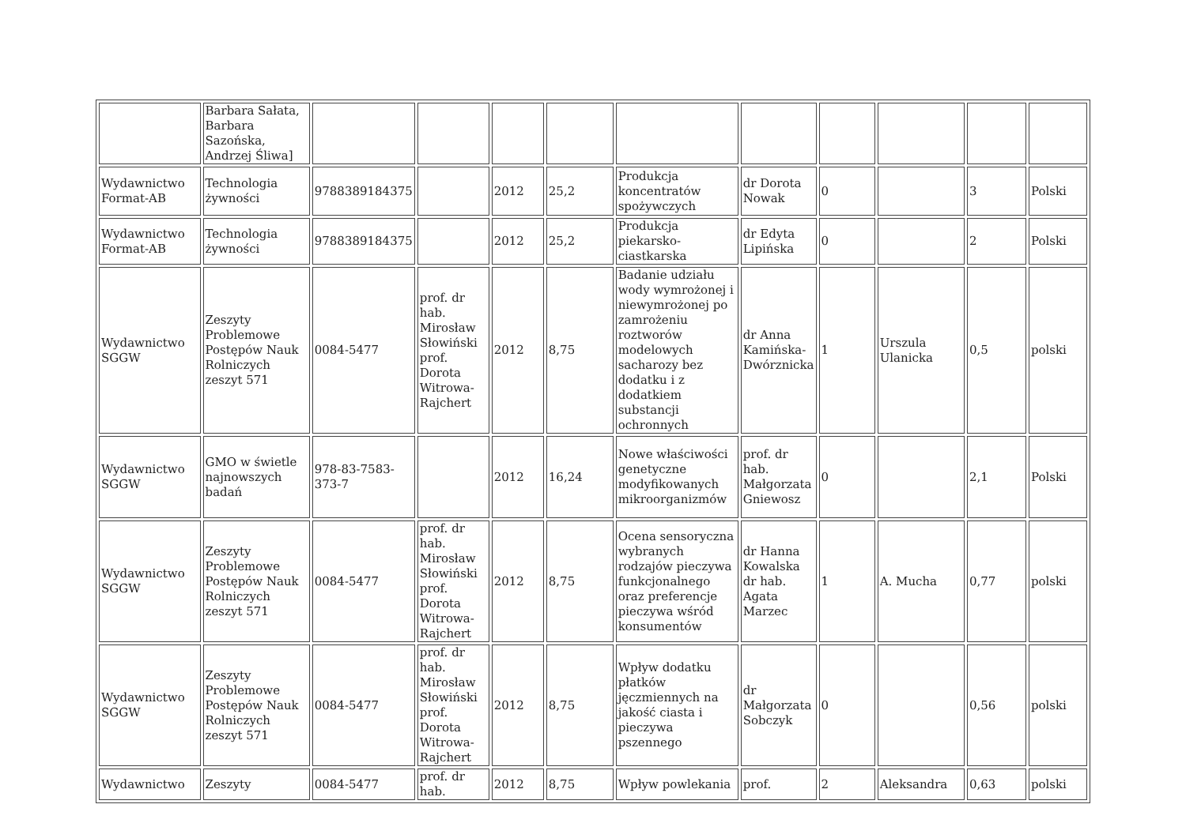| | Barbara Sałata, Barbara Sazońska, Andrzej Śliwa] | | | | | | | | | | |
| Wydawnictwo Format-AB | Technologia żywności | 9788389184375 | | 2012 | 25,2 | Produkcja koncentratów spożywczych | dr Dorota Nowak | 0 | | 3 | Polski |
| Wydawnictwo Format-AB | Technologia żywności | 9788389184375 | | 2012 | 25,2 | Produkcja piekarsko-ciastkarska | dr Edyta Lipińska | 0 | | 2 | Polski |
| Wydawnictwo SGGW | Zeszyty Problemowe Postępów Nauk Rolniczych zeszyt 571 | 0084-5477 | prof. dr hab. Mirosław Słowiński prof. Dorota Witrowa-Rajchert | 2012 | 8,75 | Badanie udziału wody wymrożonej i niewymrożonej po zamrożeniu roztworów modelowych sacharozy bez dodatku i z dodatkiem substancji ochronnych | dr Anna Kamińska-Dwórznicka | 1 | Urszula Ulanicka | 0,5 | polski |
| Wydawnictwo SGGW | GMO w świetle najnowszych badań | 978-83-7583-373-7 | | 2012 | 16,24 | Nowe właściwości genetyczne modyfikowanych mikroorganizmów | prof. dr hab. Małgorzata Gniewosz | 0 | | 2,1 | Polski |
| Wydawnictwo SGGW | Zeszyty Problemowe Postępów Nauk Rolniczych zeszyt 571 | 0084-5477 | prof. dr hab. Mirosław Słowiński prof. Dorota Witrowa-Rajchert | 2012 | 8,75 | Ocena sensoryczna wybranych rodzajów pieczywa funkcjonalnego oraz preferencje pieczywa wśród konsumentów | dr Hanna Kowalska dr hab. Agata Marzec | 1 | A. Mucha | 0,77 | polski |
| Wydawnictwo SGGW | Zeszyty Problemowe Postępów Nauk Rolniczych zeszyt 571 | 0084-5477 | prof. dr hab. Mirosław Słowiński prof. Dorota Witrowa-Rajchert | 2012 | 8,75 | Wpływ dodatku płatków jęczmiennych na jakość ciasta i pieczywa pszennego | dr Małgorzata Sobczyk | 0 | | 0,56 | polski |
| Wydawnictwo | Zeszyty | 0084-5477 | prof. dr hab. | 2012 | 8,75 | Wpływ powlekania | prof. | 2 | Aleksandra | 0,63 | polski |